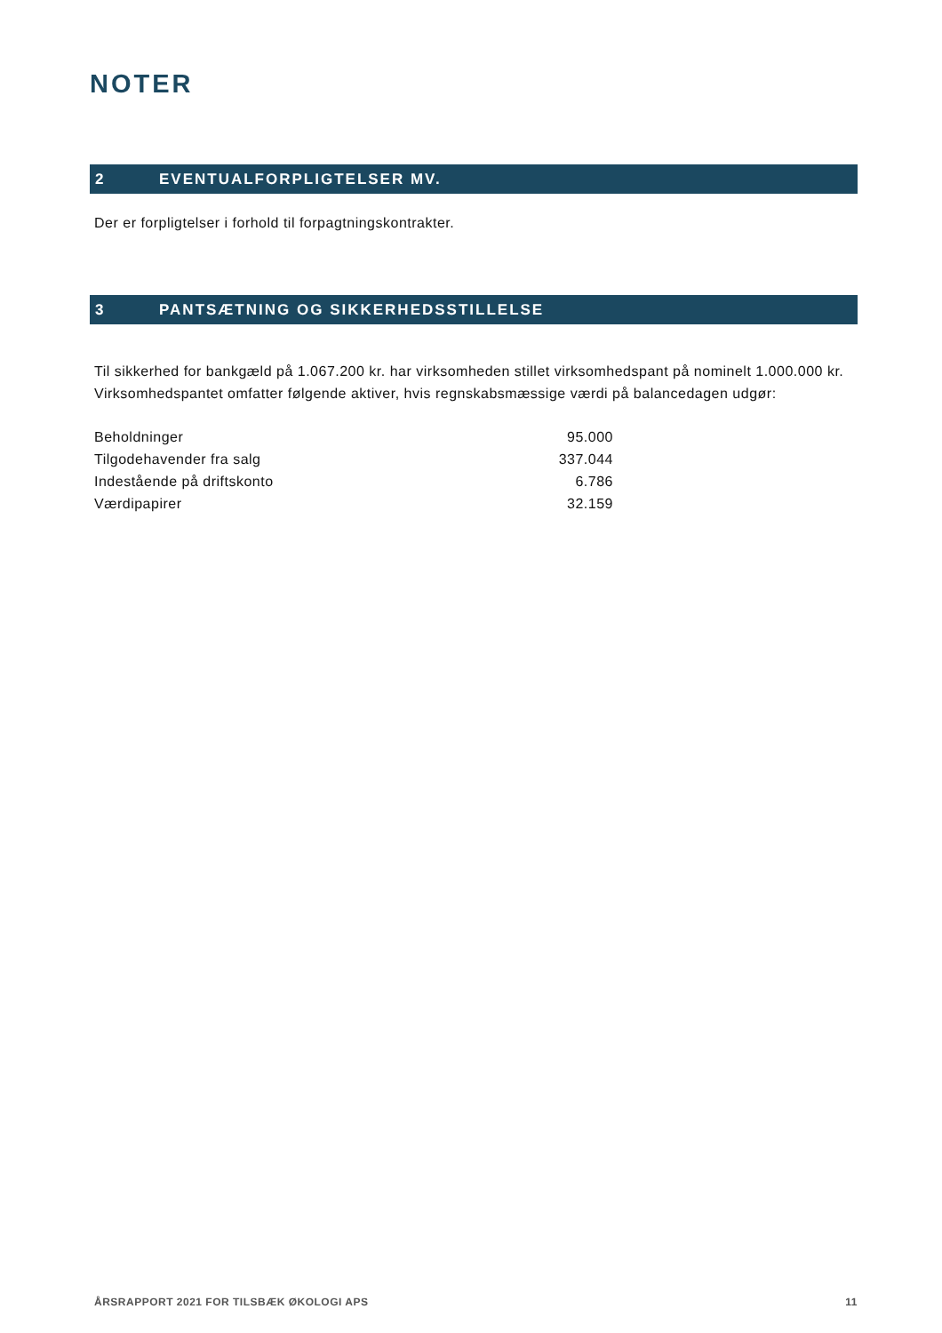NOTER
2 EVENTUALFORPLIGTELSER MV.
Der er forpligtelser i forhold til forpagtningskontrakter.
3 PANTSÆTNING OG SIKKERHEDSSTILLELSE
Til sikkerhed for bankgæld på 1.067.200 kr. har virksomheden stillet virksomhedspant på nominelt 1.000.000 kr. Virksomhedspantet omfatter følgende aktiver, hvis regnskabsmæssige værdi på balancedagen udgør:
| Beholdninger | 95.000 |
| Tilgodehavender fra salg | 337.044 |
| Indestående på driftskonto | 6.786 |
| Værdipapirer | 32.159 |
ÅRSRAPPORT 2021 FOR TILSBÆK ØKOLOGI APS 11